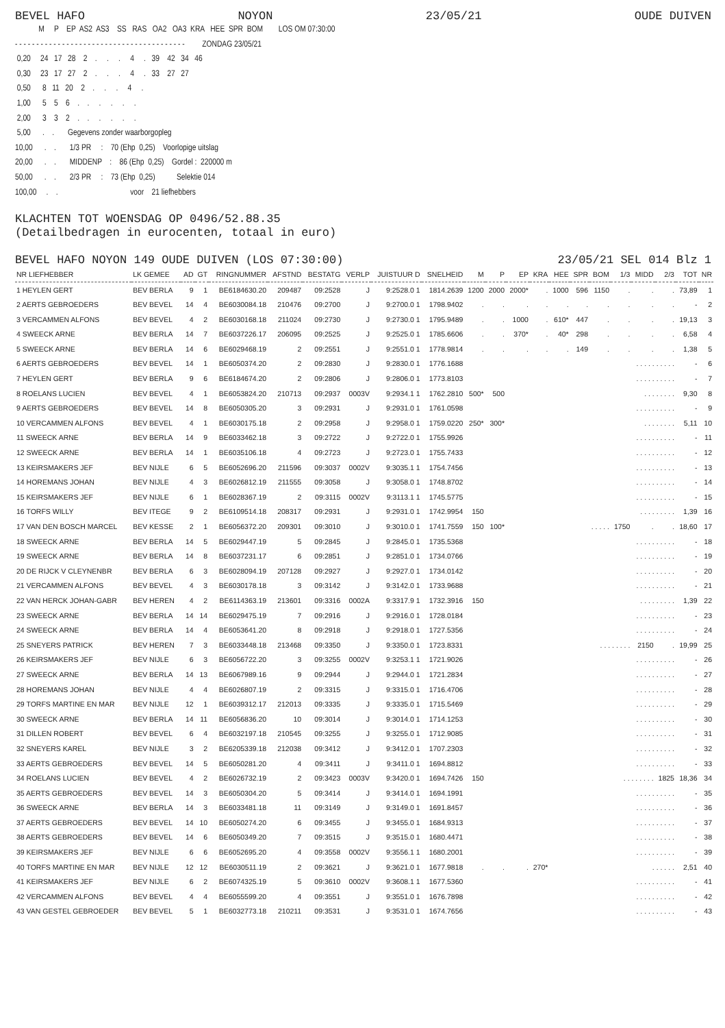BEVEL HAFO NOYON 23/05/21 OUDE DUIVEN
            M     P    EP  AS2  AS3    SS   RAS   OA2   OA3  KRA   HEE  SPR  BOM        LOS OM 07:30:00
- - - - - - - - - - - - - - - - - - - - - - - - - - - - - - - - - - - - - - - -         ZONDAG 23/05/21
 0,20     24   17   28    2    .     .     .     4     .   39    42   34   46
 0,30     23   17   27    2    .     .     .     4     .   33    27   27
 0,50      8   11   20    2    .     .     .     4     .
 1,00      5    5    6    .    .     .     .     .     .
 2,00      3    3    2    .    .     .     .     .     .
 5,00      .    .       Gegevens zonder waarborgopleg
10,00      .    .       1/3 PR     :    70 (Ehp  0,25)    Voorlopige uitslag
20,00      .    .       MIDDENP    :    86 (Ehp  0,25)    Gordel :  220000 m
50,00      .    .       2/3 PR     :    73 (Ehp  0,25)           Selektie 014
100,00     .    .                                     voor    21 liefhebbers
KLACHTEN TOT WOENSDAG OP 0496/52.88.35
(Detailbedragen in eurocenten, totaal in euro)
BEVEL HAFO NOYON 149 OUDE DUIVEN (LOS 07:30:00) 23/05/21 SEL 014 Blz 1
| NR LIEFHEBBER | LK GEMEE | AD | GT | RINGNUMMER | AFSTND | BESTATG | VERLP | JUISTUUR D | SNELHEID | M | P | EP | KRA | HEE | SPR | BOM | 1/3 | MIDD | 2/3 | TOT | NR |
| --- | --- | --- | --- | --- | --- | --- | --- | --- | --- | --- | --- | --- | --- | --- | --- | --- | --- | --- | --- | --- | --- |
| 1 HEYLEN GERT | BEV BERLA | 9 | 1 | BE6184630.20 | 209487 | 09:2528 | J | 9:2528.0 1 | 1814.2639 | 1200 | 2000 | 2000* | . | 1000 | 596 | 1150 | . | . | . | 73,89 | 1 |
| 2 AERTS GEBROEDERS | BEV BEVEL | 14 | 4 | BE6030084.18 | 210476 | 09:2700 | J | 9:2700.0 1 | 1798.9402 | . | . | . | . | . | . | . | . | . | . | - | 2 |
| 3 VERCAMMEN ALFONS | BEV BEVEL | 4 | 2 | BE6030168.18 | 211024 | 09:2730 | J | 9:2730.0 1 | 1795.9489 | . | . | 1000 | . | 610* | 447 | . | . | . | . | 19,13 | 3 |
| 4 SWEECK ARNE | BEV BERLA | 14 | 7 | BE6037226.17 | 206095 | 09:2525 | J | 9:2525.0 1 | 1785.6606 | . | . | 370* | . | 40* | 298 | . | . | . | . | 6,58 | 4 |
| 5 SWEECK ARNE | BEV BERLA | 14 | 6 | BE6029468.19 | 2 | 09:2551 | J | 9:2551.0 1 | 1778.9814 | . | . | . | . | . | 149 | . | . | . | . | 1,38 | 5 |
| 6 AERTS GEBROEDERS | BEV BEVEL | 14 | 1 | BE6050374.20 | 2 | 09:2830 | J | 9:2830.0 1 | 1776.1688 | . . . . . . . . . . | | | | | | | | | | - | 6 |
| 7 HEYLEN GERT | BEV BERLA | 9 | 6 | BE6184674.20 | 2 | 09:2806 | J | 9:2806.0 1 | 1773.8103 | . . . . . . . . . . | | | | | | | | | | - | 7 |
| 8 ROELANS LUCIEN | BEV BEVEL | 4 | 1 | BE6053824.20 | 210713 | 09:2937 | 0003V | 9:2934.1 1 | 1762.2810 | 500* | 500 | . . . . . . . . | | | | | | | | 9,30 | 8 |
| 9 AERTS GEBROEDERS | BEV BEVEL | 14 | 8 | BE6050305.20 | 3 | 09:2931 | J | 9:2931.0 1 | 1761.0598 | . . . . . . . . . . | | | | | | | | | | - | 9 |
| 10 VERCAMMEN ALFONS | BEV BEVEL | 4 | 1 | BE6030175.18 | 2 | 09:2958 | J | 9:2958.0 1 | 1759.0220 | 250* | 300* | . . . . . . . . | | | | | | | | 5,11 | 10 |
| 11 SWEECK ARNE | BEV BERLA | 14 | 9 | BE6033462.18 | 3 | 09:2722 | J | 9:2722.0 1 | 1755.9926 | . . . . . . . . . . | | | | | | | | | | - | 11 |
| 12 SWEECK ARNE | BEV BERLA | 14 | 1 | BE6035106.18 | 4 | 09:2723 | J | 9:2723.0 1 | 1755.7433 | . . . . . . . . . . | | | | | | | | | | - | 12 |
| 13 KEIRSMAKERS JEF | BEV NIJLE | 6 | 5 | BE6052696.20 | 211596 | 09:3037 | 0002V | 9:3035.1 1 | 1754.7456 | . . . . . . . . . . | | | | | | | | | | - | 13 |
| 14 HOREMANS JOHAN | BEV NIJLE | 4 | 3 | BE6026812.19 | 211555 | 09:3058 | J | 9:3058.0 1 | 1748.8702 | . . . . . . . . . . | | | | | | | | | | - | 14 |
| 15 KEIRSMAKERS JEF | BEV NIJLE | 6 | 1 | BE6028367.19 | 2 | 09:3115 | 0002V | 9:3113.1 1 | 1745.5775 | . . . . . . . . . . | | | | | | | | | | - | 15 |
| 16 TORFS WILLY | BEV ITEGE | 9 | 2 | BE6109514.18 | 208317 | 09:2931 | J | 9:2931.0 1 | 1742.9954 | 150 | . . . . . . . . . | | | | | | | | | 1,39 | 16 |
| 17 VAN DEN BOSCH MARCEL | BEV KESSE | 2 | 1 | BE6056372.20 | 209301 | 09:3010 | J | 9:3010.0 1 | 1741.7559 | 150 | 100* | . . . . . | | | | | 1750 | . | . | 18,60 | 17 |
| 18 SWEECK ARNE | BEV BERLA | 14 | 5 | BE6029447.19 | 5 | 09:2845 | J | 9:2845.0 1 | 1735.5368 | . . . . . . . . . . | | | | | | | | | | - | 18 |
| 19 SWEECK ARNE | BEV BERLA | 14 | 8 | BE6037231.17 | 6 | 09:2851 | J | 9:2851.0 1 | 1734.0766 | . . . . . . . . . . | | | | | | | | | | - | 19 |
| 20 DE RIJCK V CLEYNENBR | BEV BERLA | 6 | 3 | BE6028094.19 | 207128 | 09:2927 | J | 9:2927.0 1 | 1734.0142 | . . . . . . . . . . | | | | | | | | | | - | 20 |
| 21 VERCAMMEN ALFONS | BEV BEVEL | 4 | 3 | BE6030178.18 | 3 | 09:3142 | J | 9:3142.0 1 | 1733.9688 | . . . . . . . . . . | | | | | | | | | | - | 21 |
| 22 VAN HERCK JOHAN-GABR | BEV HEREN | 4 | 2 | BE6114363.19 | 213601 | 09:3316 | 0002A | 9:3317.9 1 | 1732.3916 | 150 | . . . . . . . . . | | | | | | | | | 1,39 | 22 |
| 23 SWEECK ARNE | BEV BERLA | 14 | 14 | BE6029475.19 | 7 | 09:2916 | J | 9:2916.0 1 | 1728.0184 | . . . . . . . . . . | | | | | | | | | | - | 23 |
| 24 SWEECK ARNE | BEV BERLA | 14 | 4 | BE6053641.20 | 8 | 09:2918 | J | 9:2918.0 1 | 1727.5356 | . . . . . . . . . . | | | | | | | | | | - | 24 |
| 25 SNEYERS PATRICK | BEV HEREN | 7 | 3 | BE6033448.18 | 213468 | 09:3350 | J | 9:3350.0 1 | 1723.8331 | . . . . . . . . | | | | | | | | 2150 | . | 19,99 | 25 |
| 26 KEIRSMAKERS JEF | BEV NIJLE | 6 | 3 | BE6056722.20 | 3 | 09:3255 | 0002V | 9:3253.1 1 | 1721.9026 | . . . . . . . . . . | | | | | | | | | | - | 26 |
| 27 SWEECK ARNE | BEV BERLA | 14 | 13 | BE6067989.16 | 9 | 09:2944 | J | 9:2944.0 1 | 1721.2834 | . . . . . . . . . . | | | | | | | | | | - | 27 |
| 28 HOREMANS JOHAN | BEV NIJLE | 4 | 4 | BE6026807.19 | 2 | 09:3315 | J | 9:3315.0 1 | 1716.4706 | . . . . . . . . . . | | | | | | | | | | - | 28 |
| 29 TORFS MARTINE EN MAR | BEV NIJLE | 12 | 1 | BE6039312.17 | 212013 | 09:3335 | J | 9:3335.0 1 | 1715.5469 | . . . . . . . . . . | | | | | | | | | | - | 29 |
| 30 SWEECK ARNE | BEV BERLA | 14 | 11 | BE6056836.20 | 10 | 09:3014 | J | 9:3014.0 1 | 1714.1253 | . . . . . . . . . . | | | | | | | | | | - | 30 |
| 31 DILLEN ROBERT | BEV BEVEL | 6 | 4 | BE6032197.18 | 210545 | 09:3255 | J | 9:3255.0 1 | 1712.9085 | . . . . . . . . . . | | | | | | | | | | - | 31 |
| 32 SNEYERS KAREL | BEV NIJLE | 3 | 2 | BE6205339.18 | 212038 | 09:3412 | J | 9:3412.0 1 | 1707.2303 | . . . . . . . . . . | | | | | | | | | | - | 32 |
| 33 AERTS GEBROEDERS | BEV BEVEL | 14 | 5 | BE6050281.20 | 4 | 09:3411 | J | 9:3411.0 1 | 1694.8812 | . . . . . . . . . . | | | | | | | | | | - | 33 |
| 34 ROELANS LUCIEN | BEV BEVEL | 4 | 2 | BE6026732.19 | 2 | 09:3423 | 0003V | 9:3420.0 1 | 1694.7426 | 150 | . . . . . . . . | | | | | | | | 1825 | 18,36 | 34 |
| 35 AERTS GEBROEDERS | BEV BEVEL | 14 | 3 | BE6050304.20 | 5 | 09:3414 | J | 9:3414.0 1 | 1694.1991 | . . . . . . . . . . | | | | | | | | | | - | 35 |
| 36 SWEECK ARNE | BEV BERLA | 14 | 3 | BE6033481.18 | 11 | 09:3149 | J | 9:3149.0 1 | 1691.8457 | . . . . . . . . . . | | | | | | | | | | - | 36 |
| 37 AERTS GEBROEDERS | BEV BEVEL | 14 | 10 | BE6050274.20 | 6 | 09:3455 | J | 9:3455.0 1 | 1684.9313 | . . . . . . . . . . | | | | | | | | | | - | 37 |
| 38 AERTS GEBROEDERS | BEV BEVEL | 14 | 6 | BE6050349.20 | 7 | 09:3515 | J | 9:3515.0 1 | 1680.4471 | . . . . . . . . . . | | | | | | | | | | - | 38 |
| 39 KEIRSMAKERS JEF | BEV NIJLE | 6 | 6 | BE6052695.20 | 4 | 09:3558 | 0002V | 9:3556.1 1 | 1680.2001 | . . . . . . . . . . | | | | | | | | | | - | 39 |
| 40 TORFS MARTINE EN MAR | BEV NIJLE | 12 | 12 | BE6030511.19 | 2 | 09:3621 | J | 9:3621.0 1 | 1677.9818 | . | . | . | 270* | . . . . . . | | | | | | 2,51 | 40 |
| 41 KEIRSMAKERS JEF | BEV NIJLE | 6 | 2 | BE6074325.19 | 5 | 09:3610 | 0002V | 9:3608.1 1 | 1677.5360 | . . . . . . . . . . | | | | | | | | | | - | 41 |
| 42 VERCAMMEN ALFONS | BEV BEVEL | 4 | 4 | BE6055599.20 | 4 | 09:3551 | J | 9:3551.0 1 | 1676.7898 | . . . . . . . . . . | | | | | | | | | | - | 42 |
| 43 VAN GESTEL GEBROEDER | BEV BEVEL | 5 | 1 | BE6032773.18 | 210211 | 09:3531 | J | 9:3531.0 1 | 1674.7656 | . . . . . . . . . . | | | | | | | | | | - | 43 |